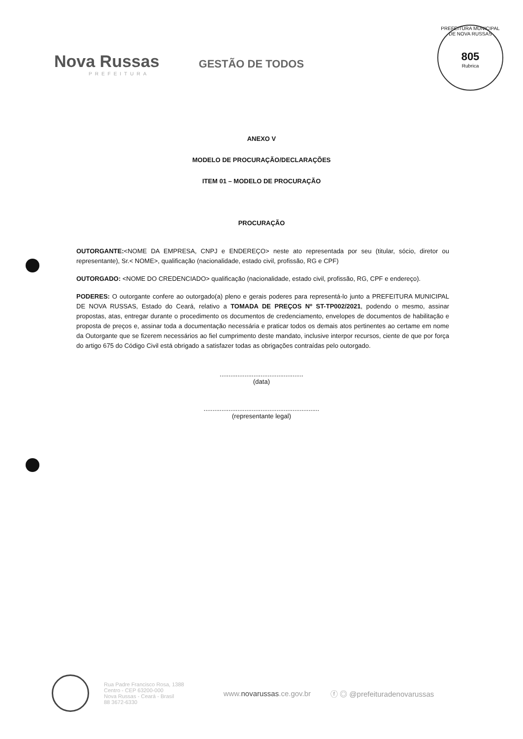Nova Russas
PREFEITURA
GESTÃO DE TODOS
PREFEITURA MUNICIPAL DE NOVA RUSSAS
805
Rubrica
ANEXO V
MODELO DE PROCURAÇÃO/DECLARAÇÕES
ITEM 01 – MODELO DE PROCURAÇÃO
PROCURAÇÃO
OUTORGANTE:<NOME DA EMPRESA, CNPJ e ENDEREÇO> neste ato representada por seu (titular, sócio, diretor ou representante), Sr.< NOME>, qualificação (nacionalidade, estado civil, profissão, RG e CPF)
OUTORGADO: <NOME DO CREDENCIADO> qualificação (nacionalidade, estado civil, profissão, RG, CPF e endereço).
PODERES: O outorgante confere ao outorgado(a) pleno e gerais poderes para representá-lo junto a PREFEITURA MUNICIPAL DE NOVA RUSSAS, Estado do Ceará, relativo a TOMADA DE PREÇOS Nº ST-TP002/2021, podendo o mesmo, assinar propostas, atas, entregar durante o procedimento os documentos de credenciamento, envelopes de documentos de habilitação e proposta de preços e, assinar toda a documentação necessária e praticar todos os demais atos pertinentes ao certame em nome da Outorgante que se fizerem necessários ao fiel cumprimento deste mandato, inclusive interpor recursos, ciente de que por força do artigo 675 do Código Civil está obrigado a satisfazer todas as obrigações contraídas pelo outorgado.
...............................................
(data)
.................................................................
(representante legal)
Rua Padre Francisco Rosa, 1388
Centro - CEP 63200-000
Nova Russas - Ceará - Brasil
88 3672-6330
www.novarussas.ce.gov.br ⓕ ◎ @prefeituradenovarussas